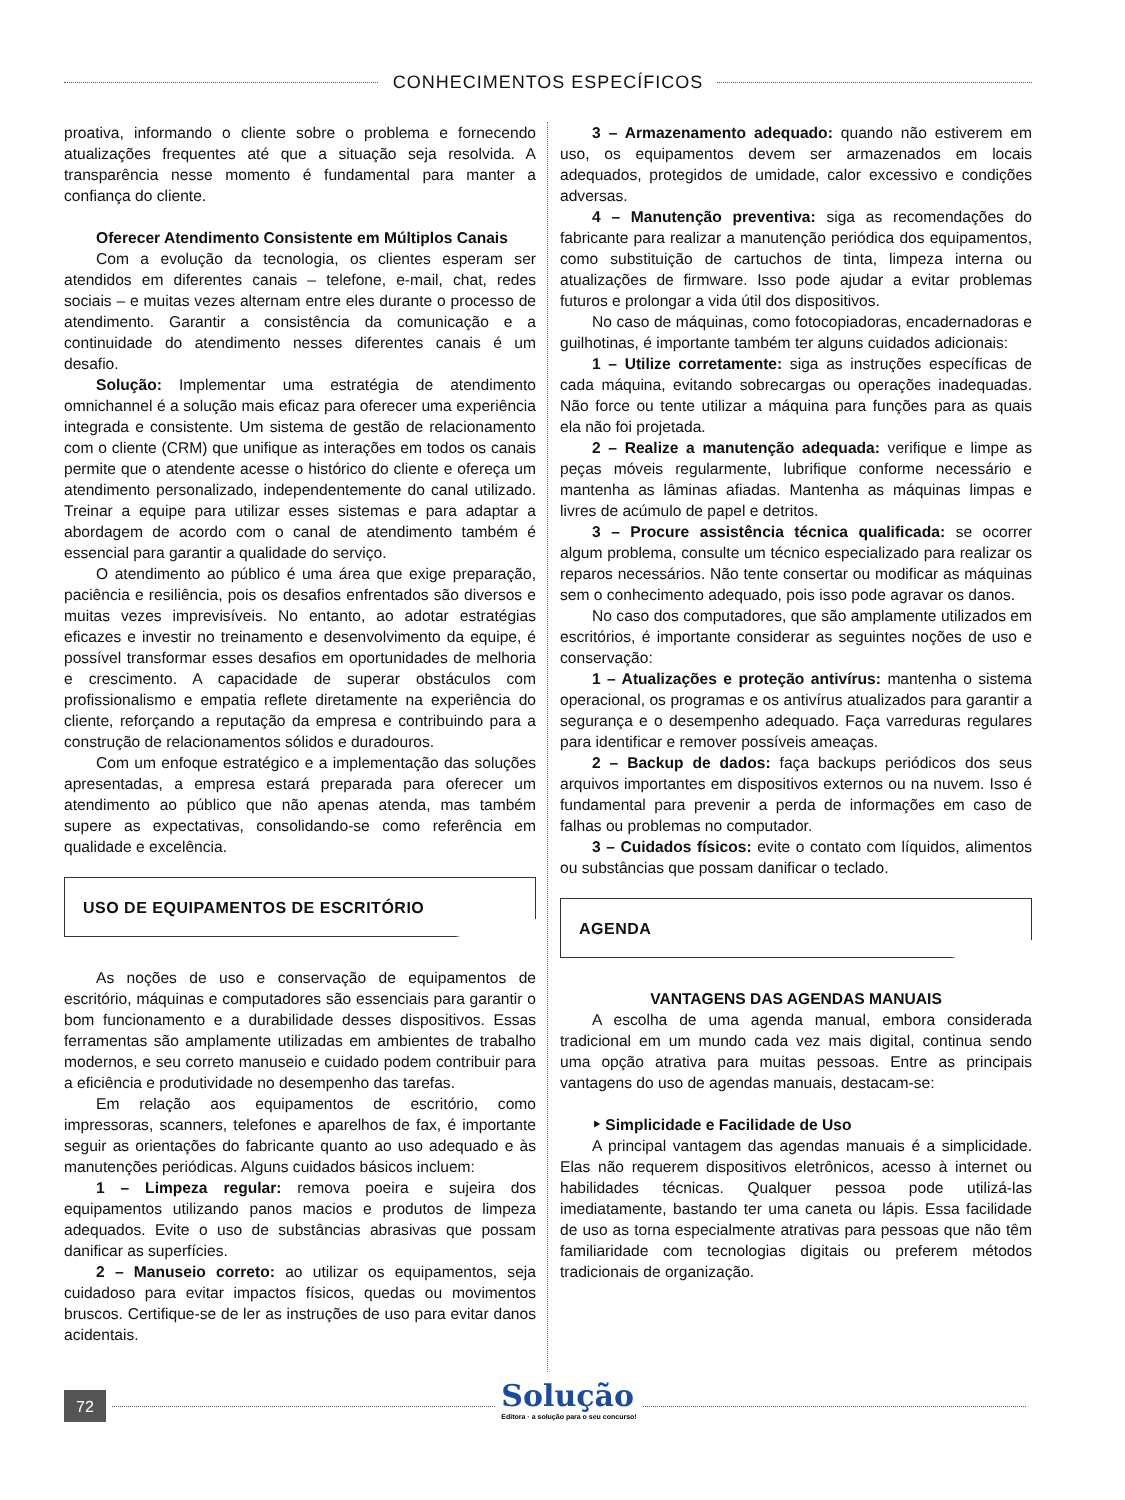CONHECIMENTOS ESPECÍFICOS
proativa, informando o cliente sobre o problema e fornecendo atualizações frequentes até que a situação seja resolvida. A transparência nesse momento é fundamental para manter a confiança do cliente.
Oferecer Atendimento Consistente em Múltiplos Canais
Com a evolução da tecnologia, os clientes esperam ser atendidos em diferentes canais – telefone, e-mail, chat, redes sociais – e muitas vezes alternam entre eles durante o processo de atendimento. Garantir a consistência da comunicação e a continuidade do atendimento nesses diferentes canais é um desafio.
Solução: Implementar uma estratégia de atendimento omnichannel é a solução mais eficaz para oferecer uma experiência integrada e consistente. Um sistema de gestão de relacionamento com o cliente (CRM) que unifique as interações em todos os canais permite que o atendente acesse o histórico do cliente e ofereça um atendimento personalizado, independentemente do canal utilizado. Treinar a equipe para utilizar esses sistemas e para adaptar a abordagem de acordo com o canal de atendimento também é essencial para garantir a qualidade do serviço.
O atendimento ao público é uma área que exige preparação, paciência e resiliência, pois os desafios enfrentados são diversos e muitas vezes imprevisíveis. No entanto, ao adotar estratégias eficazes e investir no treinamento e desenvolvimento da equipe, é possível transformar esses desafios em oportunidades de melhoria e crescimento. A capacidade de superar obstáculos com profissionalismo e empatia reflete diretamente na experiência do cliente, reforçando a reputação da empresa e contribuindo para a construção de relacionamentos sólidos e duradouros.
Com um enfoque estratégico e a implementação das soluções apresentadas, a empresa estará preparada para oferecer um atendimento ao público que não apenas atenda, mas também supere as expectativas, consolidando-se como referência em qualidade e excelência.
USO DE EQUIPAMENTOS DE ESCRITÓRIO
As noções de uso e conservação de equipamentos de escritório, máquinas e computadores são essenciais para garantir o bom funcionamento e a durabilidade desses dispositivos. Essas ferramentas são amplamente utilizadas em ambientes de trabalho modernos, e seu correto manuseio e cuidado podem contribuir para a eficiência e produtividade no desempenho das tarefas.
Em relação aos equipamentos de escritório, como impressoras, scanners, telefones e aparelhos de fax, é importante seguir as orientações do fabricante quanto ao uso adequado e às manutenções periódicas. Alguns cuidados básicos incluem:
1 – Limpeza regular: remova poeira e sujeira dos equipamentos utilizando panos macios e produtos de limpeza adequados. Evite o uso de substâncias abrasivas que possam danificar as superfícies.
2 – Manuseio correto: ao utilizar os equipamentos, seja cuidadoso para evitar impactos físicos, quedas ou movimentos bruscos. Certifique-se de ler as instruções de uso para evitar danos acidentais.
3 – Armazenamento adequado: quando não estiverem em uso, os equipamentos devem ser armazenados em locais adequados, protegidos de umidade, calor excessivo e condições adversas.
4 – Manutenção preventiva: siga as recomendações do fabricante para realizar a manutenção periódica dos equipamentos, como substituição de cartuchos de tinta, limpeza interna ou atualizações de firmware. Isso pode ajudar a evitar problemas futuros e prolongar a vida útil dos dispositivos.
No caso de máquinas, como fotocopiadoras, encadernadoras e guilhotinas, é importante também ter alguns cuidados adicionais:
1 – Utilize corretamente: siga as instruções específicas de cada máquina, evitando sobrecargas ou operações inadequadas. Não force ou tente utilizar a máquina para funções para as quais ela não foi projetada.
2 – Realize a manutenção adequada: verifique e limpe as peças móveis regularmente, lubrifique conforme necessário e mantenha as lâminas afiadas. Mantenha as máquinas limpas e livres de acúmulo de papel e detritos.
3 – Procure assistência técnica qualificada: se ocorrer algum problema, consulte um técnico especializado para realizar os reparos necessários. Não tente consertar ou modificar as máquinas sem o conhecimento adequado, pois isso pode agravar os danos.
No caso dos computadores, que são amplamente utilizados em escritórios, é importante considerar as seguintes noções de uso e conservação:
1 – Atualizações e proteção antivírus: mantenha o sistema operacional, os programas e os antivírus atualizados para garantir a segurança e o desempenho adequado. Faça varreduras regulares para identificar e remover possíveis ameaças.
2 – Backup de dados: faça backups periódicos dos seus arquivos importantes em dispositivos externos ou na nuvem. Isso é fundamental para prevenir a perda de informações em caso de falhas ou problemas no computador.
3 – Cuidados físicos: evite o contato com líquidos, alimentos ou substâncias que possam danificar o teclado.
AGENDA
VANTAGENS DAS AGENDAS MANUAIS
A escolha de uma agenda manual, embora considerada tradicional em um mundo cada vez mais digital, continua sendo uma opção atrativa para muitas pessoas. Entre as principais vantagens do uso de agendas manuais, destacam-se:
‣ Simplicidade e Facilidade de Uso
A principal vantagem das agendas manuais é a simplicidade. Elas não requerem dispositivos eletrônicos, acesso à internet ou habilidades técnicas. Qualquer pessoa pode utilizá-las imediatamente, bastando ter uma caneta ou lápis. Essa facilidade de uso as torna especialmente atrativas para pessoas que não têm familiaridade com tecnologias digitais ou preferem métodos tradicionais de organização.
72
Solução
Editora · a solução para o seu concurso!